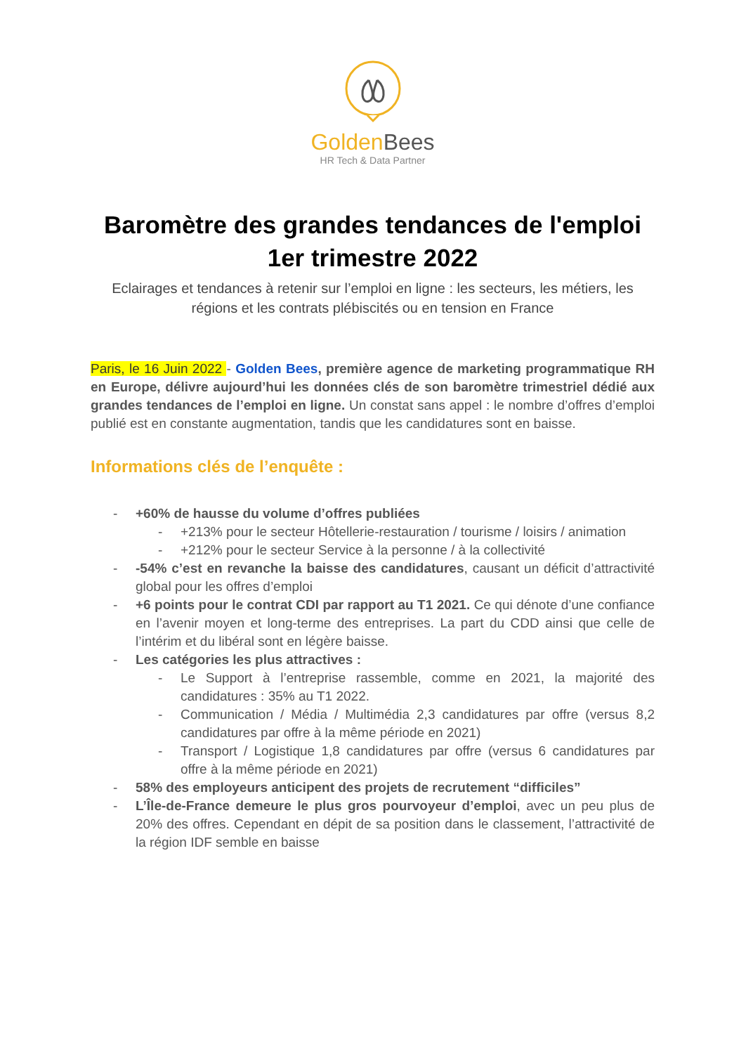Golden Bees
HR Tech & Data Partner
Baromètre des grandes tendances de l'emploi
1er trimestre 2022
Eclairages et tendances à retenir sur l’emploi en ligne : les secteurs, les métiers, les régions et les contrats plébiscités ou en tension en France
Paris, le 16 Juin 2022 - Golden Bees, première agence de marketing programmatique RH en Europe, délivre aujourd’hui les données clés de son baromètre trimestriel dédié aux grandes tendances de l’emploi en ligne. Un constat sans appel : le nombre d’offres d’emploi publié est en constante augmentation, tandis que les candidatures sont en baisse.
Informations clés de l’enquête :
- +60% de hausse du volume d’offres publiées
- +213% pour le secteur Hôtellerie-restauration / tourisme / loisirs / animation
- +212% pour le secteur Service à la personne / à la collectivité
- -54% c’est en revanche la baisse des candidatures, causant un déficit d’attractivité global pour les offres d’emploi
- +6 points pour le contrat CDI par rapport au T1 2021. Ce qui dénote d’une confiance en l’avenir moyen et long-terme des entreprises. La part du CDD ainsi que celle de l’intérim et du libéral sont en légère baisse.
- Les catégories les plus attractives :
- Le Support à l’entreprise rassemble, comme en 2021, la majorité des candidatures : 35% au T1 2022.
- Communication / Média / Multimédia 2,3 candidatures par offre (versus 8,2 candidatures par offre à la même période en 2021)
- Transport / Logistique 1,8 candidatures par offre (versus 6 candidatures par offre à la même période en 2021)
- 58% des employeurs anticipent des projets de recrutement “difficiles”
- L’Île-de-France demeure le plus gros pourvoyeur d’emploi, avec un peu plus de 20% des offres. Cependant en dépit de sa position dans le classement, l’attractivité de la région IDF semble en baisse